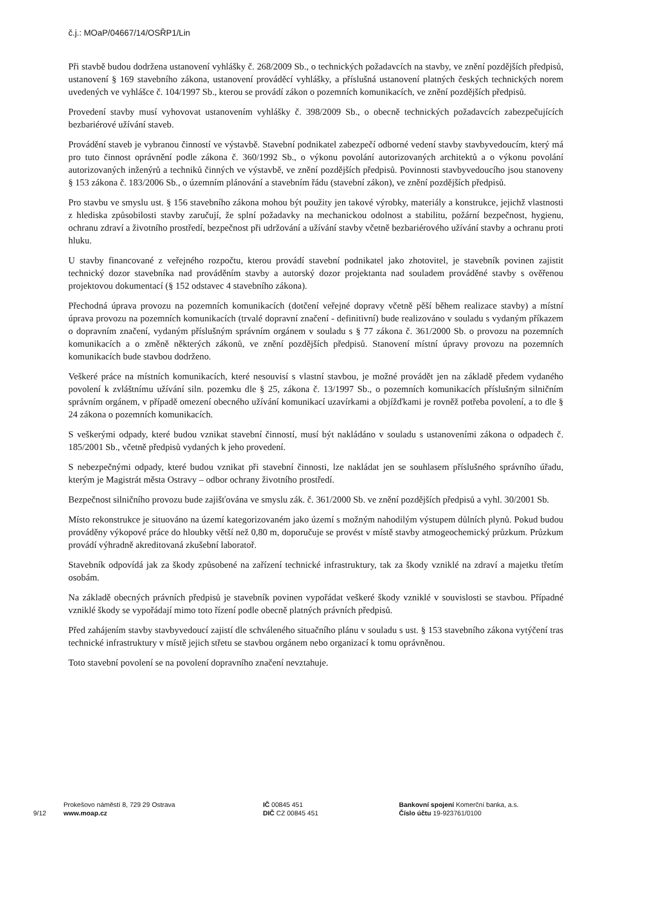č.j.: MOaP/04667/14/OSŘP1/Lin
Při stavbě budou dodržena ustanovení vyhlášky č. 268/2009 Sb., o technických požadavcích na stavby, ve znění pozdějších předpisů, ustanovení § 169 stavebního zákona, ustanovení prováděcí vyhlášky, a příslušná ustanovení platných českých technických norem uvedených ve vyhlášce č. 104/1997 Sb., kterou se provádí zákon o pozemních komunikacích, ve znění pozdějších předpisů.
Provedení stavby musí vyhovovat ustanovením vyhlášky č. 398/2009 Sb., o obecně technických požadavcích zabezpečujících bezbariérové užívání staveb.
Provádění staveb je vybranou činností ve výstavbě. Stavební podnikatel zabezpečí odborné vedení stavby stavbyvedoucím, který má pro tuto činnost oprávnění podle zákona č. 360/1992 Sb., o výkonu povolání autorizovaných architektů a o výkonu povolání autorizovaných inženýrů a techniků činných ve výstavbě, ve znění pozdějších předpisů. Povinnosti stavbyvedoucího jsou stanoveny § 153 zákona č. 183/2006 Sb., o územním plánování a stavebním řádu (stavební zákon), ve znění pozdějších předpisů.
Pro stavbu ve smyslu ust. § 156 stavebního zákona mohou být použity jen takové výrobky, materiály a konstrukce, jejichž vlastnosti z hlediska způsobilosti stavby zaručují, že splní požadavky na mechanickou odolnost a stabilitu, požární bezpečnost, hygienu, ochranu zdraví a životního prostředí, bezpečnost při udržování a užívání stavby včetně bezbariérového užívání stavby a ochranu proti hluku.
U stavby financované z veřejného rozpočtu, kterou provádí stavební podnikatel jako zhotovitel, je stavebník povinen zajistit technický dozor stavebníka nad prováděním stavby a autorský dozor projektanta nad souladem prováděné stavby s ověřenou projektovou dokumentací (§ 152 odstavec 4 stavebního zákona).
Přechodná úprava provozu na pozemních komunikacích (dotčení veřejné dopravy včetně pěší během realizace stavby) a místní úprava provozu na pozemních komunikacích (trvalé dopravní značení - definitivní) bude realizováno v souladu s vydaným příkazem o dopravním značení, vydaným příslušným správním orgánem v souladu s § 77 zákona č. 361/2000 Sb. o provozu na pozemních komunikacích a o změně některých zákonů, ve znění pozdějších předpisů. Stanovení místní úpravy provozu na pozemních komunikacích bude stavbou dodrženo.
Veškeré práce na místních komunikacích, které nesouvisí s vlastní stavbou, je možné provádět jen na základě předem vydaného povolení k zvláštnímu užívání siln. pozemku dle § 25, zákona č. 13/1997 Sb., o pozemních komunikacích příslušným silničním správním orgánem, v případě omezení obecného užívání komunikací uzavírkami a objížďkami je rovněž potřeba povolení, a to dle § 24 zákona o pozemních komunikacích.
S veškerými odpady, které budou vznikat stavební činností, musí být nakládáno v souladu s ustanoveními zákona o odpadech č. 185/2001 Sb., včetně předpisů vydaných k jeho provedení.
S nebezpečnými odpady, které budou vznikat při stavební činnosti, lze nakládat jen se souhlasem příslušného správního úřadu, kterým je Magistrát města Ostravy – odbor ochrany životního prostředí.
Bezpečnost silničního provozu bude zajišťována ve smyslu zák. č. 361/2000 Sb. ve znění pozdějších předpisů a vyhl. 30/2001 Sb.
Místo rekonstrukce je situováno na území kategorizovaném jako území s možným nahodilým výstupem důlních plynů. Pokud budou prováděny výkopové práce do hloubky větší než 0,80 m, doporučuje se provést v místě stavby atmogeochemický průzkum. Průzkum provádí výhradně akreditovaná zkušební laboratoř.
Stavebník odpovídá jak za škody způsobené na zařízení technické infrastruktury, tak za škody vzniklé na zdraví a majetku třetím osobám.
Na základě obecných právních předpisů je stavebník povinen vypořádat veškeré škody vzniklé v souvislosti se stavbou. Případné vzniklé škody se vypořádají mimo toto řízení podle obecně platných právních předpisů.
Před zahájením stavby stavbyvedoucí zajistí dle schváleného situačního plánu v souladu s ust. § 153 stavebního zákona vytýčení tras technické infrastruktury v místě jejich střetu se stavbou orgánem nebo organizací k tomu oprávněnou.
Toto stavební povolení se na povolení dopravního značení nevztahuje.
9/12
Prokešovo náměstí 8, 729 29 Ostrava
www.moap.cz
IČ 00845 451
DIČ CZ 00845 451
Bankovní spojení Komerční banka, a.s.
Číslo účtu 19-923761/0100